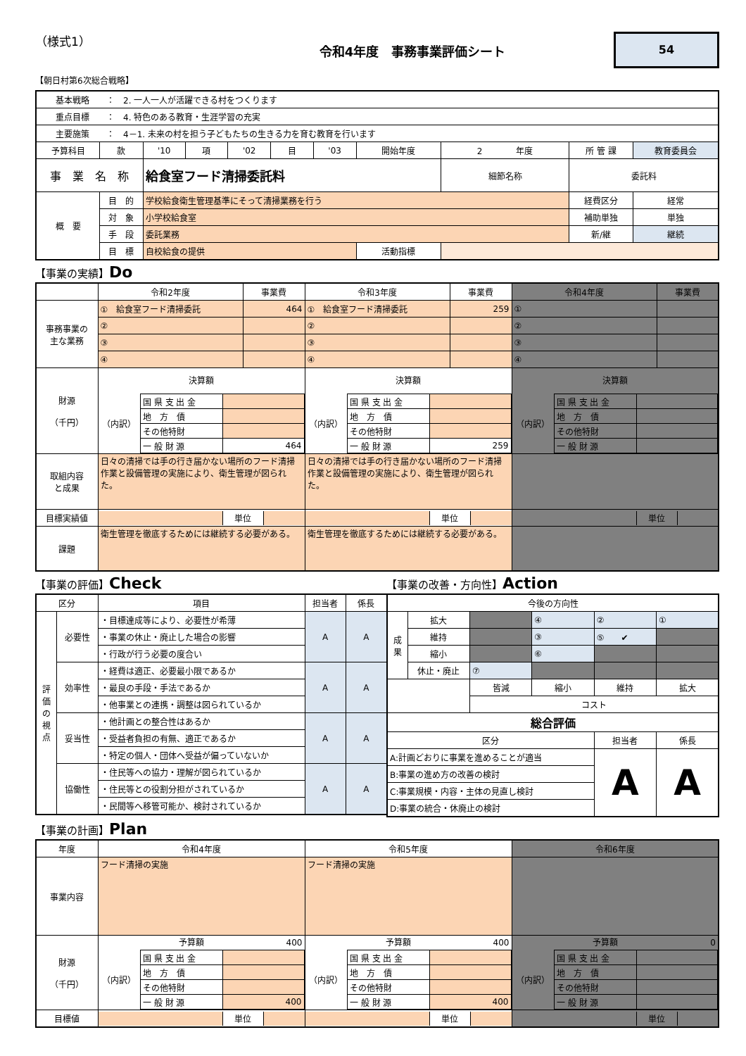（様式1）
令和4年度　事務事業評価シート
54
【朝日村第6次総合戦略】
| 基本戦略 ： 2. 一人一人が活躍できる村をつくります | | | | | | | | | | |
| 重点目標 ： 4. 特色のある教育・生涯学習の充実 | | | | | | | | | | |
| 主要施策 ： 4－1. 未来の村を担う子どもたちの生きる力を育む教育を行います | | | | | | | | | | |
| 予算科目 | 款 | '10 | 項 | '02 | 目 | '03 | 開始年度 | 2 年度 | 所 管 課 | 教育委員会 |
| 事 業 名 称 | | 給食室フード清掃委託料 | | | | | | 細節名称 | 委託料 | |
| 概 要 | 目 的 | 学校給食衛生管理基準にそって清掃業務を行う | | | | | | | 経費区分 | 経常 |
| | 対 象 | 小学校給食室 | | | | | | | 補助単独 | 単独 |
| | 手 段 | 委託業務 | | | | | | | 新/継 | 継続 |
| | 目 標 | 自校給食の提供 | | | | | 活動指標 | | | |
【事業の実績】Do
| | 令和2年度 | 事業費 | 令和3年度 | 事業費 | 令和4年度 | 事業費 |
| 事務事業の 主な業務 | ① 給食室フード清掃委託 | 464 | ① 給食室フード清掃委託 | 259 | ① | |
| | ② | | ② | | ② | |
| | ③ | | ③ | | ③ | |
| | ④ | | ④ | | ④ | |
| 財源 （千円） | 決算額 / （内訳） / 国 県 支 出 金 / / / / 地 方 債 / / / / その他特財 / / / / 一 般 財 源 / 464 / | | 決算額 / （内訳） / 国 県 支 出 金 / / / / 地 方 債 / / / / その他特財 / / / / 一 般 財 源 / 259 / | | 決算額 / （内訳） / 国 県 支 出 金 / / / / 地 方 債 / / / / その他特財 / / / / 一 般 財 源 / / | |
| 取組内容 と成果 | 日々の清掃では手の行き届かない場所のフード清掃作業と設備管理の実施により、衛生管理が図られた。 | | 日々の清掃では手の行き届かない場所のフード清掃作業と設備管理の実施により、衛生管理が図られた。 | | | |
| 目標実績値 | / / 単位 / / | | / / 単位 / / | | / / 単位 / / | |
| 課題 | 衛生管理を徹底するためには継続する必要がある。 | | 衛生管理を徹底するためには継続する必要がある。 | | | |
【事業の評価】Check
| 区分 | | 項目 | 担当者 | 係長 |
| 評 価 の 視 点 | 必要性 | ・目標達成等により、必要性が希薄 | A | A |
| | | ・事業の休止・廃止した場合の影響 | | |
| | | ・行政が行う必要の度合い | | |
| | 効率性 | ・経費は適正、必要最小限であるか | A | A |
| | | ・最良の手段・手法であるか | | |
| | | ・他事業との連携・調整は図られているか | | |
| | 妥当性 | ・他計画との整合性はあるか | A | A |
| | | ・受益者負担の有無、適正であるか | | |
| | | ・特定の個人・団体へ受益が偏っていないか | | |
| | 協働性 | ・住民等への協力・理解が図られているか | A | A |
| | | ・住民等との役割分担がされているか | | |
| | | ・民間等へ移管可能か、検討されているか | | |
【事業の改善・方向性】Action
| 今後の方向性 | | | | | |
| 成 果 | 拡大 | | ④ | ② | ① |
| | 維持 | | ③ | ⑤ ✔ | |
| | 縮小 | | ⑥ | | |
| | 休止・廃止 | ⑦ | | | |
| | | 皆減 | 縮小 | 維持 | 拡大 |
| | | コスト | | | |
| 総合評価 | | | | | |
| 区分 | | | | 担当者 | 係長 |
| A:計画どおりに事業を進めることが適当 | | | | A | A |
| B:事業の進め方の改善の検討 | | | | | |
| C:事業規模・内容・主体の見直し検討 | | | | | |
| D:事業の統合・休廃止の検討 | | | | | |
【事業の計画】Plan
| 年度 | 令和4年度 | 令和5年度 | 令和6年度 |
| 事業内容 | フード清掃の実施 | フード清掃の実施 | |
| 財源 （千円） | 予算額 400 / （内訳） / 国 県 支 出 金 / / / / 地 方 債 / / / / その他特財 / / / / 一 般 財 源 / 400 / | 予算額 400 / （内訳） / 国 県 支 出 金 / / / / 地 方 債 / / / / その他特財 / / / / 一 般 財 源 / 400 / | 予算額 0 / （内訳） / 国 県 支 出 金 / / / / 地 方 債 / / / / その他特財 / / / / 一 般 財 源 / / |
| 目標値 | / / 単位 / / | / / 単位 / / | / / 単位 / / |